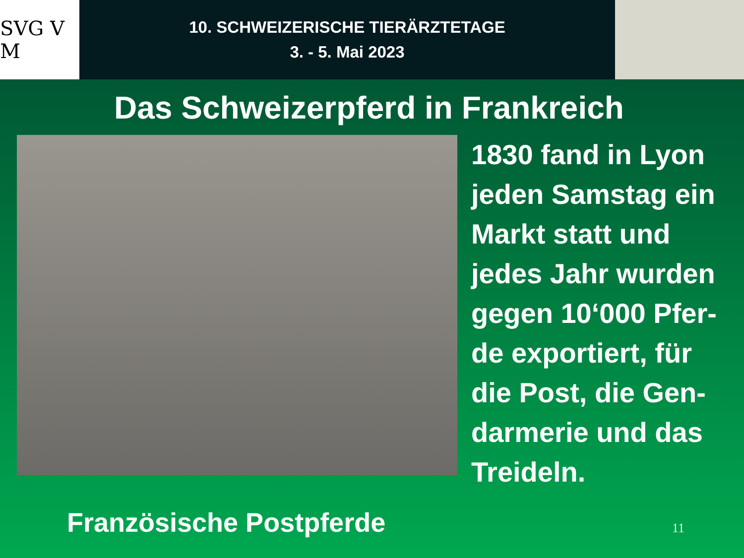SVG V M
10. SCHWEIZERISCHE TIERÄRZTETAGE
3. - 5. Mai 2023
Das Schweizerpferd in Frankreich
1830 fand in Lyon
jeden Samstag ein
Markt statt und
jedes Jahr wurden
gegen 10‘000 Pfer-
de exportiert, für
die Post, die Gen-
darmerie und das
Treideln.
Französische Postpferde 11